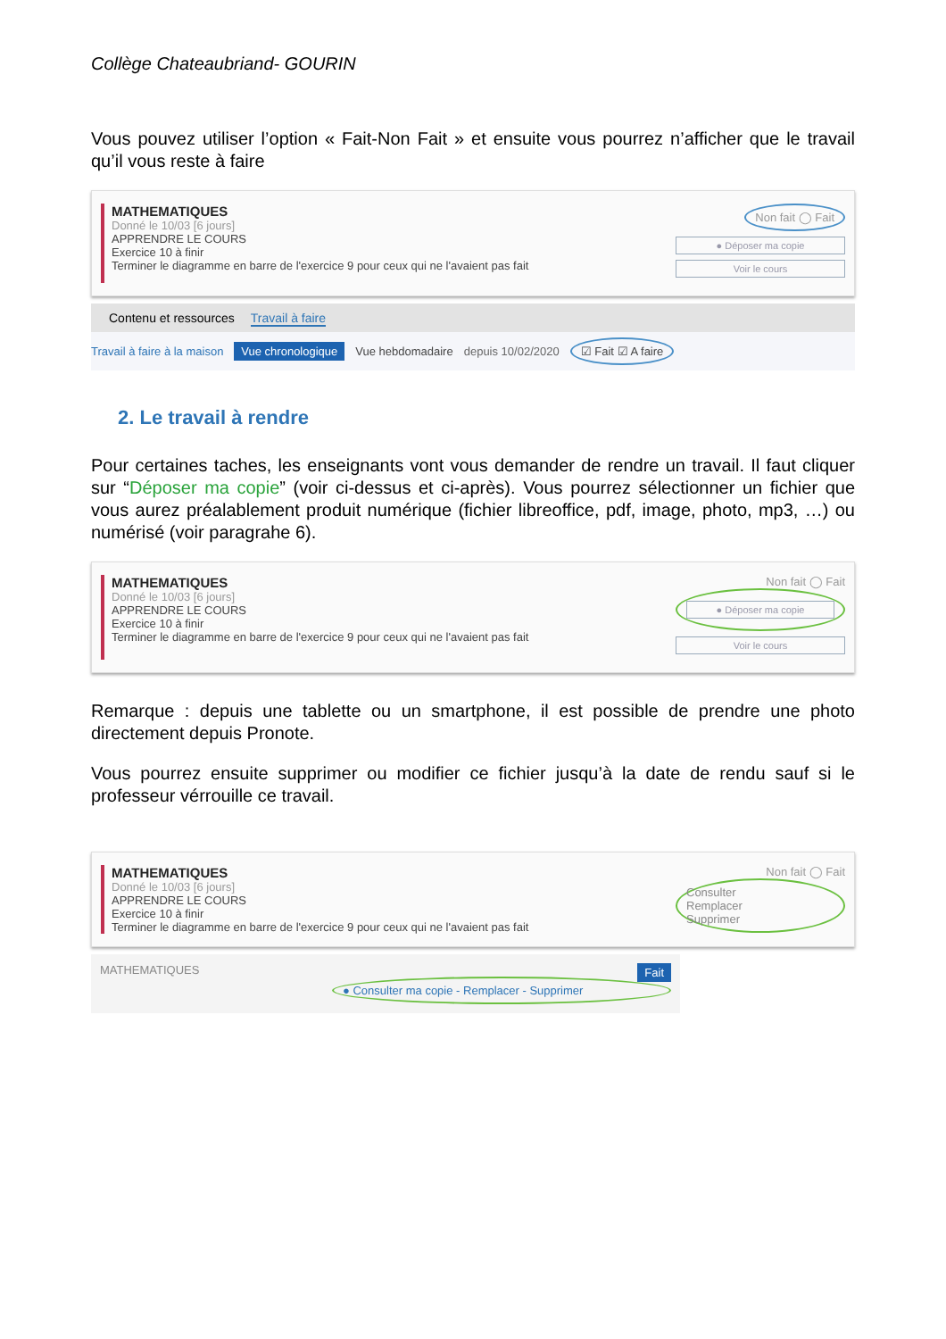Collège Chateaubriand- GOURIN
Vous pouvez utiliser l’option « Fait-Non Fait » et ensuite vous pourrez n’afficher que le travail qu’il vous reste à faire
MATHEMATIQUES
Donné le 10/03 [6 jours]
APPRENDRE LE COURS
Exercice 10 à finir
Terminer le diagramme en barre de l'exercice 9 pour ceux qui ne l'avaient pas fait
Non fait ◯ Fait
● Déposer ma copie
Voir le cours
Contenu et ressources Travail à faire
Travail à faire à la maison Vue chronologique Vue hebdomadaire depuis 10/02/2020 ☑ Fait ☑ A faire
2. Le travail à rendre
Pour certaines taches, les enseignants vont vous demander de rendre un travail. Il faut cliquer sur “Déposer ma copie” (voir ci-dessus et ci-après). Vous pourrez sélectionner un fichier que vous aurez préalablement produit numérique (fichier libreoffice, pdf, image, photo, mp3, …) ou numérisé (voir paragrahe 6).
MATHEMATIQUES
Donné le 10/03 [6 jours]
APPRENDRE LE COURS
Exercice 10 à finir
Terminer le diagramme en barre de l'exercice 9 pour ceux qui ne l'avaient pas fait
Non fait ◯ Fait
● Déposer ma copie
Voir le cours
Remarque : depuis une tablette ou un smartphone, il est possible de prendre une photo directement depuis Pronote.
Vous pourrez ensuite supprimer ou modifier ce fichier jusqu’à la date de rendu sauf si le professeur vérrouille ce travail.
MATHEMATIQUES
Donné le 10/03 [6 jours]
APPRENDRE LE COURS
Exercice 10 à finir
Terminer le diagramme en barre de l'exercice 9 pour ceux qui ne l'avaient pas fait
Non fait ◯ Fait
Consulter
Remplacer
Supprimer
MATHEMATIQUES Fait
● Consulter ma copie - Remplacer - Supprimer